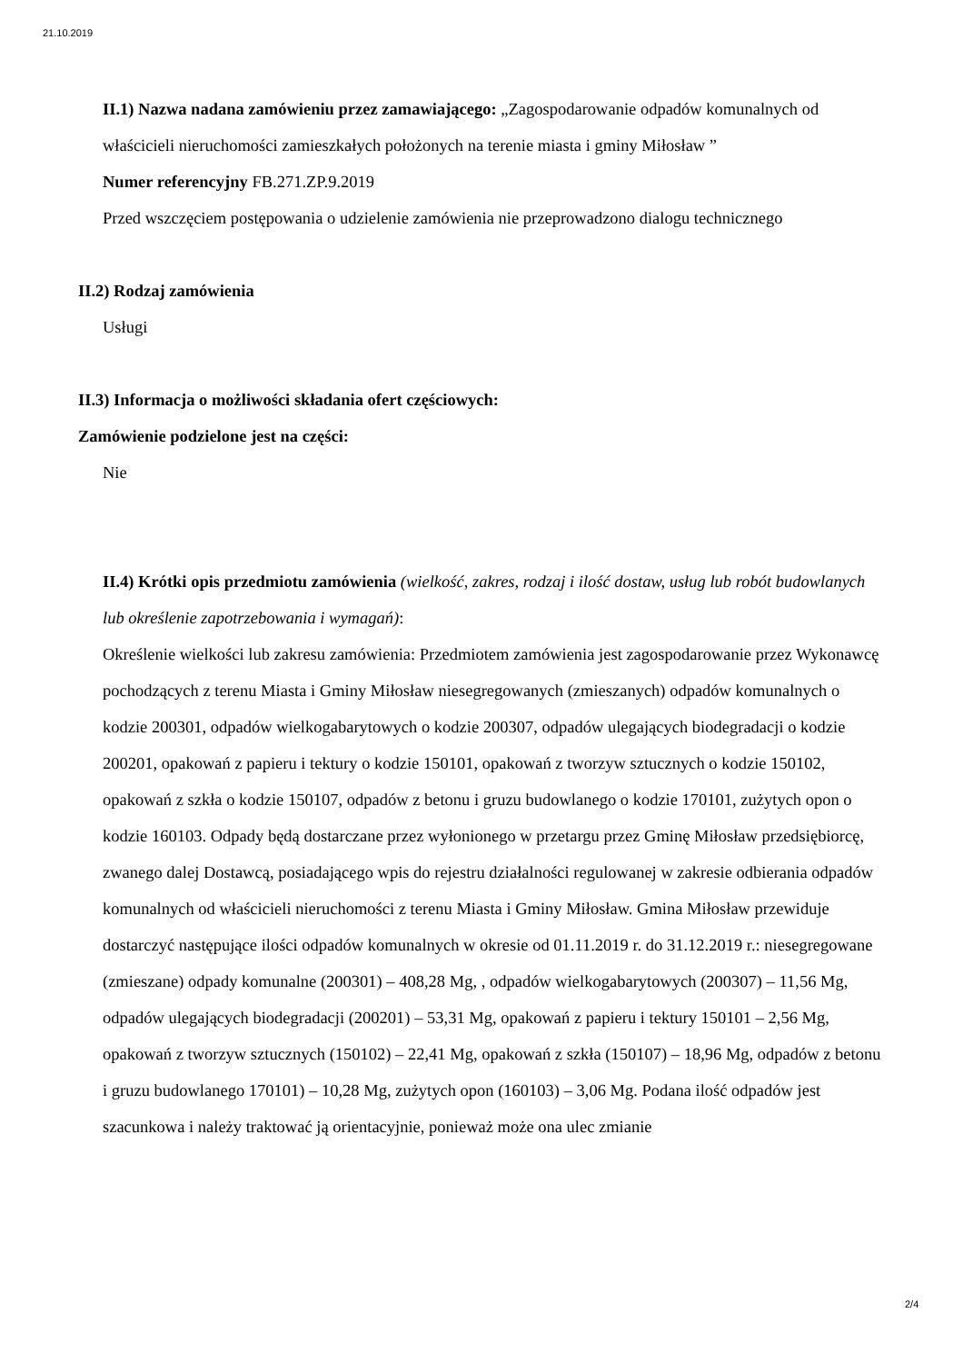21.10.2019
II.1) Nazwa nadana zamówieniu przez zamawiającego: „Zagospodarowanie odpadów komunalnych od właścicieli nieruchomości zamieszkałych położonych na terenie miasta i gminy Miłosław ”
Numer referencyjny FB.271.ZP.9.2019
Przed wszczęciem postępowania o udzielenie zamówienia nie przeprowadzono dialogu technicznego
II.2) Rodzaj zamówienia
Usługi
II.3) Informacja o możliwości składania ofert częściowych:
Zamówienie podzielone jest na części:
Nie
II.4) Krótki opis przedmiotu zamówienia (wielkość, zakres, rodzaj i ilość dostaw, usług lub robót budowlanych lub określenie zapotrzebowania i wymagań):
Określenie wielkości lub zakresu zamówienia: Przedmiotem zamówienia jest zagospodarowanie przez Wykonawcę pochodzących z terenu Miasta i Gminy Miłosław niesegregowanych (zmieszanych) odpadów komunalnych o kodzie 200301, odpadów wielkogabarytowych o kodzie 200307, odpadów ulegających biodegradacji o kodzie 200201, opakowań z papieru i tektury o kodzie 150101, opakowań z tworzyw sztucznych o kodzie 150102, opakowań z szkła o kodzie 150107, odpadów z betonu i gruzu budowlanego o kodzie 170101, zużytych opon o kodzie 160103. Odpady będą dostarczane przez wyłonionego w przetargu przez Gminę Miłosław przedsiębiorcę, zwanego dalej Dostawcą, posiadającego wpis do rejestru działalności regulowanej w zakresie odbierania odpadów komunalnych od właścicieli nieruchomości z terenu Miasta i Gminy Miłosław. Gmina Miłosław przewiduje dostarczyć następujące ilości odpadów komunalnych w okresie od 01.11.2019 r. do 31.12.2019 r.: niesegregowane (zmieszane) odpady komunalne (200301) – 408,28 Mg, , odpadów wielkogabarytowych (200307) – 11,56 Mg, odpadów ulegających biodegradacji (200201) – 53,31 Mg, opakowań z papieru i tektury 150101 – 2,56 Mg, opakowań z tworzyw sztucznych (150102) – 22,41 Mg, opakowań z szkła (150107) – 18,96 Mg, odpadów z betonu i gruzu budowlanego 170101) – 10,28 Mg, zużytych opon (160103) – 3,06 Mg. Podana ilość odpadów jest szacunkowa i należy traktować ją orientacyjnie, ponieważ może ona ulec zmianie
2/4